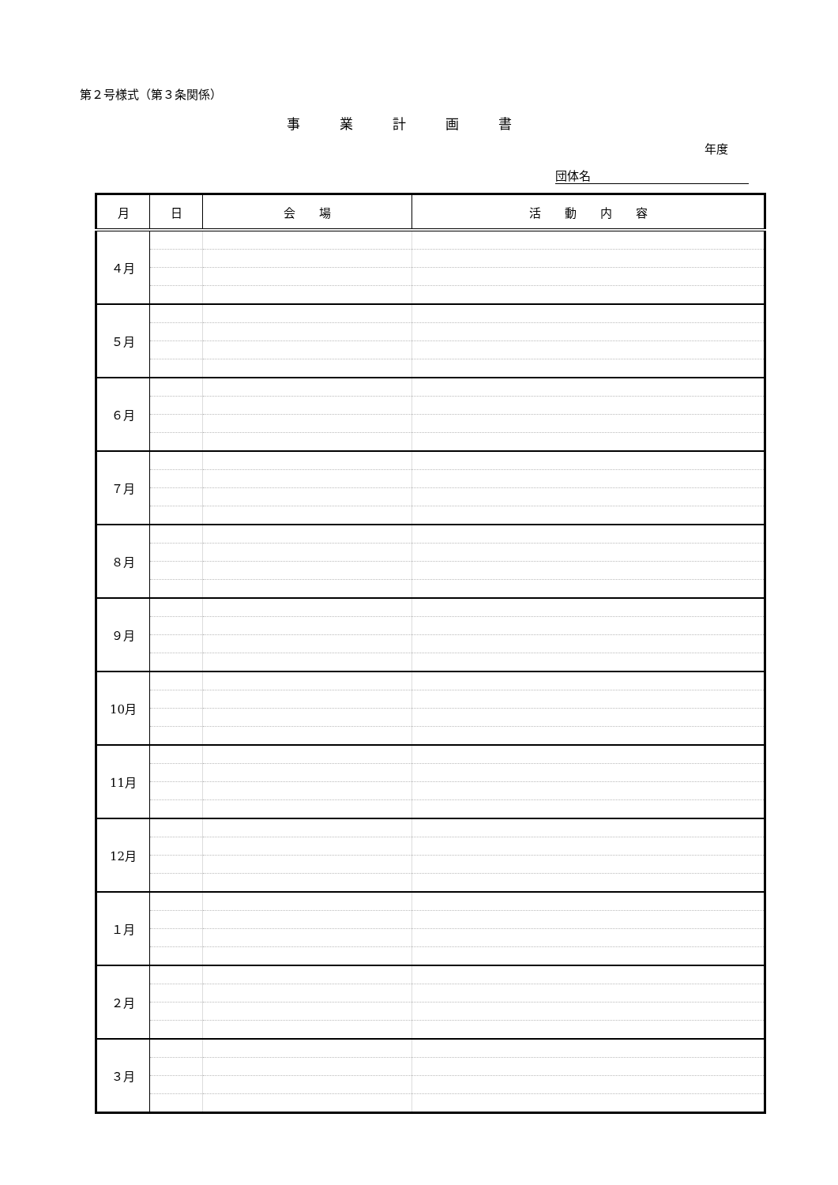第２号様式（第３条関係）
事業計画書
年度
団体名
| 月 | 日 | 会 場 | 活 動 内 容 |
| --- | --- | --- | --- |
| ４月 | | | |
| ５月 | | | |
| ６月 | | | |
| ７月 | | | |
| ８月 | | | |
| ９月 | | | |
| 10月 | | | |
| 11月 | | | |
| 12月 | | | |
| １月 | | | |
| ２月 | | | |
| ３月 | | | |